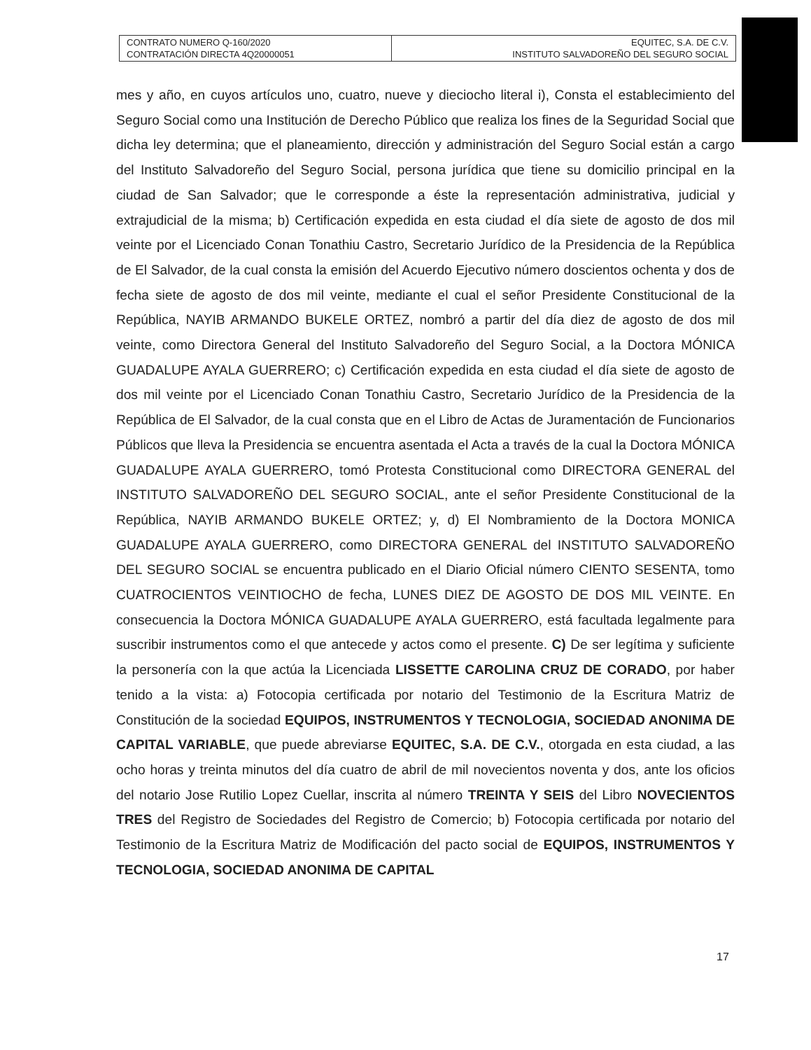| CONTRATO NUMERO Q-160/2020 CONTRATACIÓN DIRECTA 4Q20000051 | EQUITEC, S.A. DE C.V. INSTITUTO SALVADOREÑO DEL SEGURO SOCIAL |
mes y año, en cuyos artículos uno, cuatro, nueve y dieciocho literal i), Consta el establecimiento del Seguro Social como una Institución de Derecho Público que realiza los fines de la Seguridad Social que dicha ley determina; que el planeamiento, dirección y administración del Seguro Social están a cargo del Instituto Salvadoreño del Seguro Social, persona jurídica que tiene su domicilio principal en la ciudad de San Salvador; que le corresponde a éste la representación administrativa, judicial y extrajudicial de la misma; b) Certificación expedida en esta ciudad el día siete de agosto de dos mil veinte por el Licenciado Conan Tonathiu Castro, Secretario Jurídico de la Presidencia de la República de El Salvador, de la cual consta la emisión del Acuerdo Ejecutivo número doscientos ochenta y dos de fecha siete de agosto de dos mil veinte, mediante el cual el señor Presidente Constitucional de la República, NAYIB ARMANDO BUKELE ORTEZ, nombró a partir del día diez de agosto de dos mil veinte, como Directora General del Instituto Salvadoreño del Seguro Social, a la Doctora MÓNICA GUADALUPE AYALA GUERRERO; c) Certificación expedida en esta ciudad el día siete de agosto de dos mil veinte por el Licenciado Conan Tonathiu Castro, Secretario Jurídico de la Presidencia de la República de El Salvador, de la cual consta que en el Libro de Actas de Juramentación de Funcionarios Públicos que lleva la Presidencia se encuentra asentada el Acta a través de la cual la Doctora MÓNICA GUADALUPE AYALA GUERRERO, tomó Protesta Constitucional como DIRECTORA GENERAL del INSTITUTO SALVADOREÑO DEL SEGURO SOCIAL, ante el señor Presidente Constitucional de la República, NAYIB ARMANDO BUKELE ORTEZ; y, d) El Nombramiento de la Doctora MONICA GUADALUPE AYALA GUERRERO, como DIRECTORA GENERAL del INSTITUTO SALVADOREÑO DEL SEGURO SOCIAL se encuentra publicado en el Diario Oficial número CIENTO SESENTA, tomo CUATROCIENTOS VEINTIOCHO de fecha, LUNES DIEZ DE AGOSTO DE DOS MIL VEINTE. En consecuencia la Doctora MÓNICA GUADALUPE AYALA GUERRERO, está facultada legalmente para suscribir instrumentos como el que antecede y actos como el presente. C) De ser legítima y suficiente la personería con la que actúa la Licenciada LISSETTE CAROLINA CRUZ DE CORADO, por haber tenido a la vista: a) Fotocopia certificada por notario del Testimonio de la Escritura Matriz de Constitución de la sociedad EQUIPOS, INSTRUMENTOS Y TECNOLOGIA, SOCIEDAD ANONIMA DE CAPITAL VARIABLE, que puede abreviarse EQUITEC, S.A. DE C.V., otorgada en esta ciudad, a las ocho horas y treinta minutos del día cuatro de abril de mil novecientos noventa y dos, ante los oficios del notario Jose Rutilio Lopez Cuellar, inscrita al número TREINTA Y SEIS del Libro NOVECIENTOS TRES del Registro de Sociedades del Registro de Comercio; b) Fotocopia certificada por notario del Testimonio de la Escritura Matriz de Modificación del pacto social de EQUIPOS, INSTRUMENTOS Y TECNOLOGIA, SOCIEDAD ANONIMA DE CAPITAL
17